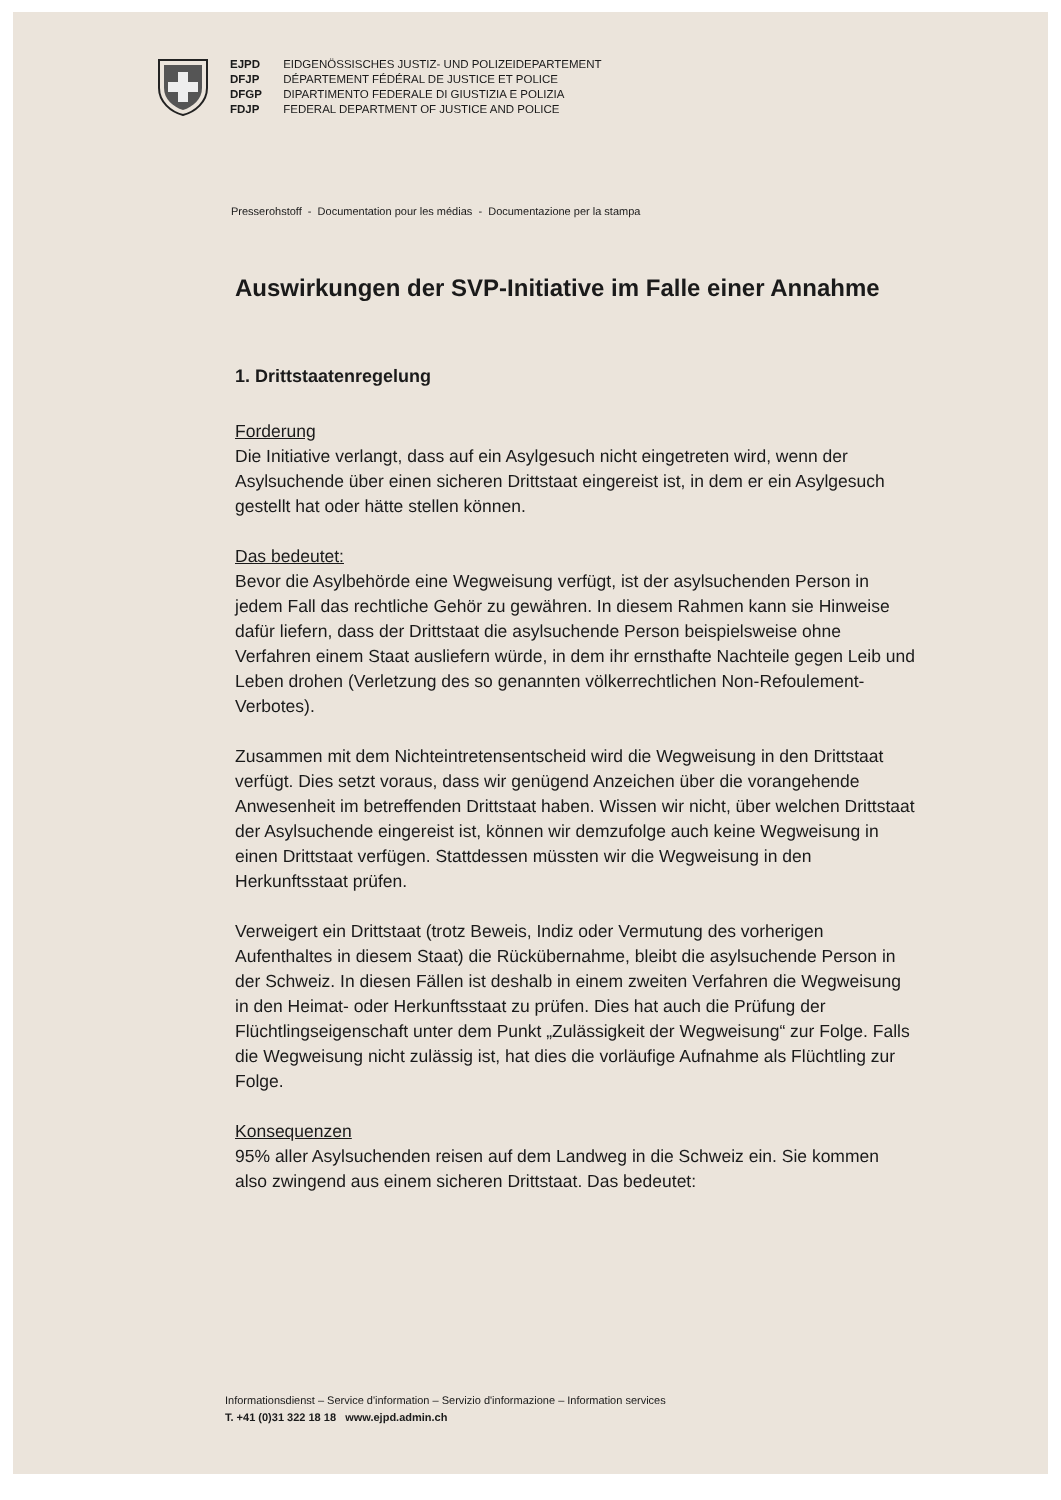EJPD EIDGENÖSSISCHES JUSTIZ- UND POLIZEIDEPARTEMENT
DFJP DÉPARTEMENT FÉDÉRAL DE JUSTICE ET POLICE
DFGP DIPARTIMENTO FEDERALE DI GIUSTIZIA E POLIZIA
FDJP FEDERAL DEPARTMENT OF JUSTICE AND POLICE
Presserohstoff - Documentation pour les médias - Documentazione per la stampa
Auswirkungen der SVP-Initiative im Falle einer Annahme
1. Drittstaatenregelung
Forderung
Die Initiative verlangt, dass auf ein Asylgesuch nicht eingetreten wird, wenn der Asylsuchende über einen sicheren Drittstaat eingereist ist, in dem er ein Asylgesuch gestellt hat oder hätte stellen können.
Das bedeutet:
Bevor die Asylbehörde eine Wegweisung verfügt, ist der asylsuchenden Person in jedem Fall das rechtliche Gehör zu gewähren. In diesem Rahmen kann sie Hinweise dafür liefern, dass der Drittstaat die asylsuchende Person beispielsweise ohne Verfahren einem Staat ausliefern würde, in dem ihr ernsthafte Nachteile gegen Leib und Leben drohen (Verletzung des so genannten völkerrechtlichen Non-Refoulement-Verbotes).
Zusammen mit dem Nichteintretensentscheid wird die Wegweisung in den Drittstaat verfügt. Dies setzt voraus, dass wir genügend Anzeichen über die vorangehende Anwesenheit im betreffenden Drittstaat haben. Wissen wir nicht, über welchen Drittstaat der Asylsuchende eingereist ist, können wir demzufolge auch keine Wegweisung in einen Drittstaat verfügen. Stattdessen müssten wir die Wegweisung in den Herkunftsstaat prüfen.
Verweigert ein Drittstaat (trotz Beweis, Indiz oder Vermutung des vorherigen Aufenthaltes in diesem Staat) die Rückübernahme, bleibt die asylsuchende Person in der Schweiz. In diesen Fällen ist deshalb in einem zweiten Verfahren die Wegweisung in den Heimat- oder Herkunftsstaat zu prüfen. Dies hat auch die Prüfung der Flüchtlingseigenschaft unter dem Punkt „Zulässigkeit der Wegweisung“ zur Folge. Falls die Wegweisung nicht zulässig ist, hat dies die vorläufige Aufnahme als Flüchtling zur Folge.
Konsequenzen
95% aller Asylsuchenden reisen auf dem Landweg in die Schweiz ein. Sie kommen also zwingend aus einem sicheren Drittstaat. Das bedeutet:
Informationsdienst – Service d'information – Servizio d'informazione – Information services
T. +41 (0)31 322 18 18 www.ejpd.admin.ch